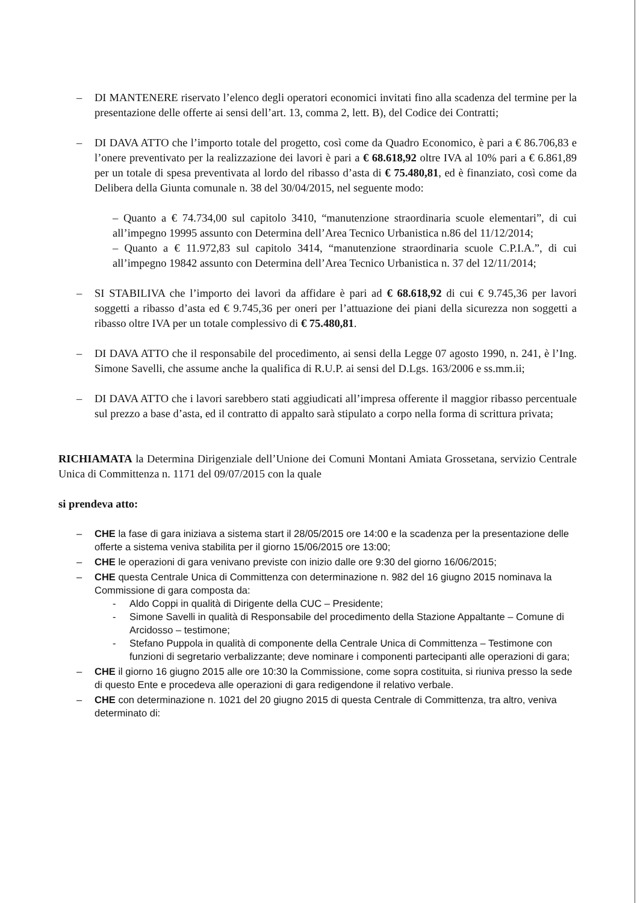– DI MANTENERE riservato l’elenco degli operatori economici invitati fino alla scadenza del termine per la presentazione delle offerte ai sensi dell’art. 13, comma 2, lett. B), del Codice dei Contratti;
– DI DAVA ATTO che l’importo totale del progetto, così come da Quadro Economico, è pari a € 86.706,83 e l’onere preventivato per la realizzazione dei lavori è pari a € 68.618,92 oltre IVA al 10% pari a € 6.861,89 per un totale di spesa preventivata al lordo del ribasso d’asta di € 75.480,81, ed è finanziato, così come da Delibera della Giunta comunale n. 38 del 30/04/2015, nel seguente modo:
– Quanto a € 74.734,00 sul capitolo 3410, “manutenzione straordinaria scuole elementari”, di cui all’impegno 19995 assunto con Determina dell’Area Tecnico Urbanistica n.86 del 11/12/2014;
– Quanto a € 11.972,83 sul capitolo 3414, “manutenzione straordinaria scuole C.P.I.A.”, di cui all’impegno 19842 assunto con Determina dell’Area Tecnico Urbanistica n. 37 del 12/11/2014;
– SI STABILIVA che l’importo dei lavori da affidare è pari ad € 68.618,92 di cui € 9.745,36 per lavori soggetti a ribasso d’asta ed € 9.745,36 per oneri per l’attuazione dei piani della sicurezza non soggetti a ribasso oltre IVA per un totale complessivo di € 75.480,81.
– DI DAVA ATTO che il responsabile del procedimento, ai sensi della Legge 07 agosto 1990, n. 241, è l’Ing. Simone Savelli, che assume anche la qualifica di R.U.P. ai sensi del D.Lgs. 163/2006 e ss.mm.ii;
– DI DAVA ATTO che i lavori sarebbero stati aggiudicati all’impresa offerente il maggior ribasso percentuale sul prezzo a base d’asta, ed il contratto di appalto sarà stipulato a corpo nella forma di scrittura privata;
RICHIAMATA la Determina Dirigenziale dell’Unione dei Comuni Montani Amiata Grossetana, servizio Centrale Unica di Committenza n. 1171 del 09/07/2015 con la quale
si prendeva atto:
– CHE la fase di gara iniziava a sistema start il 28/05/2015 ore 14:00 e la scadenza per la presentazione delle offerte a sistema veniva stabilita per il giorno 15/06/2015 ore 13:00;
– CHE le operazioni di gara venivano previste con inizio dalle ore 9:30 del giorno 16/06/2015;
– CHE questa Centrale Unica di Committenza con determinazione n. 982 del 16 giugno 2015 nominava la Commissione di gara composta da:
- Aldo Coppi in qualità di Dirigente della CUC – Presidente;
- Simone Savelli in qualità di Responsabile del procedimento della Stazione Appaltante – Comune di Arcidosso – testimone;
- Stefano Puppola in qualità di componente della Centrale Unica di Committenza – Testimone con funzioni di segretario verbalizzante; deve nominare i componenti partecipanti alle operazioni di gara;
– CHE il giorno 16 giugno 2015 alle ore 10:30 la Commissione, come sopra costituita, si riuniva presso la sede di questo Ente e procedeva alle operazioni di gara redigendone il relativo verbale.
– CHE con determinazione n. 1021 del 20 giugno 2015 di questa Centrale di Committenza, tra altro, veniva determinato di: